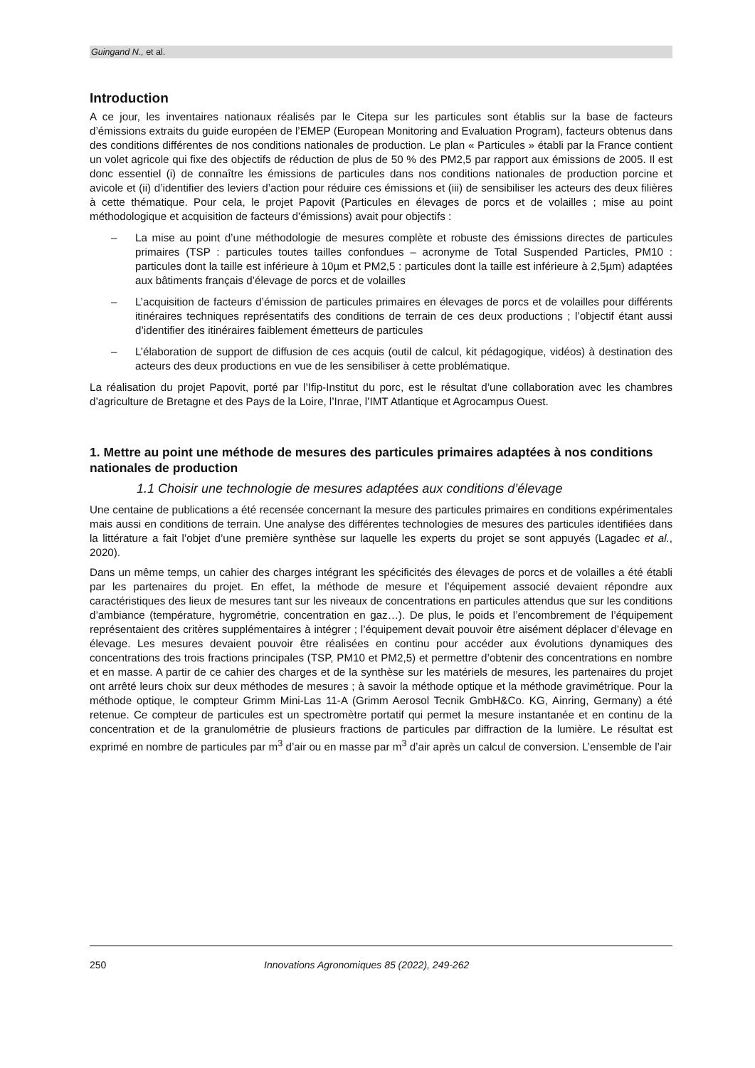Guingand N., et al.
Introduction
A ce jour, les inventaires nationaux réalisés par le Citepa sur les particules sont établis sur la base de facteurs d’émissions extraits du guide européen de l’EMEP (European Monitoring and Evaluation Program), facteurs obtenus dans des conditions différentes de nos conditions nationales de production. Le plan « Particules » établi par la France contient un volet agricole qui fixe des objectifs de réduction de plus de 50 % des PM2,5 par rapport aux émissions de 2005. Il est donc essentiel (i) de connaître les émissions de particules dans nos conditions nationales de production porcine et avicole et (ii) d’identifier des leviers d’action pour réduire ces émissions et (iii) de sensibiliser les acteurs des deux filières à cette thématique. Pour cela, le projet Papovit (Particules en élevages de porcs et de volailles ; mise au point méthodologique et acquisition de facteurs d’émissions) avait pour objectifs :
– La mise au point d’une méthodologie de mesures complète et robuste des émissions directes de particules primaires (TSP : particules toutes tailles confondues – acronyme de Total Suspended Particles, PM10 : particules dont la taille est inférieure à 10µm et PM2,5 : particules dont la taille est inférieure à 2,5µm) adaptées aux bâtiments français d’élevage de porcs et de volailles
– L’acquisition de facteurs d’émission de particules primaires en élevages de porcs et de volailles pour différents itinéraires techniques représentatifs des conditions de terrain de ces deux productions ; l’objectif étant aussi d’identifier des itinéraires faiblement émetteurs de particules
– L’élaboration de support de diffusion de ces acquis (outil de calcul, kit pédagogique, vidéos) à destination des acteurs des deux productions en vue de les sensibiliser à cette problématique.
La réalisation du projet Papovit, porté par l’Ifip-Institut du porc, est le résultat d’une collaboration avec les chambres d’agriculture de Bretagne et des Pays de la Loire, l’Inrae, l’IMT Atlantique et Agrocampus Ouest.
1. Mettre au point une méthode de mesures des particules primaires adaptées à nos conditions nationales de production
1.1 Choisir une technologie de mesures adaptées aux conditions d’élevage
Une centaine de publications a été recensée concernant la mesure des particules primaires en conditions expérimentales mais aussi en conditions de terrain. Une analyse des différentes technologies de mesures des particules identifiées dans la littérature a fait l’objet d’une première synthèse sur laquelle les experts du projet se sont appuyés (Lagadec et al., 2020).
Dans un même temps, un cahier des charges intégrant les spécificités des élevages de porcs et de volailles a été établi par les partenaires du projet. En effet, la méthode de mesure et l’équipement associé devaient répondre aux caractéristiques des lieux de mesures tant sur les niveaux de concentrations en particules attendus que sur les conditions d’ambiance (température, hygrométrie, concentration en gaz…). De plus, le poids et l’encombrement de l’équipement représentaient des critères supplémentaires à intégrer ; l’équipement devait pouvoir être aisément déplacer d’élevage en élevage. Les mesures devaient pouvoir être réalisées en continu pour accéder aux évolutions dynamiques des concentrations des trois fractions principales (TSP, PM10 et PM2,5) et permettre d’obtenir des concentrations en nombre et en masse. A partir de ce cahier des charges et de la synthèse sur les matériels de mesures, les partenaires du projet ont arrêté leurs choix sur deux méthodes de mesures ; à savoir la méthode optique et la méthode gravimétrique. Pour la méthode optique, le compteur Grimm Mini-Las 11-A (Grimm Aerosol Tecnik GmbH&Co. KG, Ainring, Germany) a été retenue. Ce compteur de particules est un spectromètre portatif qui permet la mesure instantanée et en continu de la concentration et de la granulométrie de plusieurs fractions de particules par diffraction de la lumière. Le résultat est exprimé en nombre de particules par m<sup>3</sup> d’air ou en masse par m<sup>3</sup> d’air après un calcul de conversion. L’ensemble de l’air
250 Innovations Agronomiques 85 (2022), 249-262